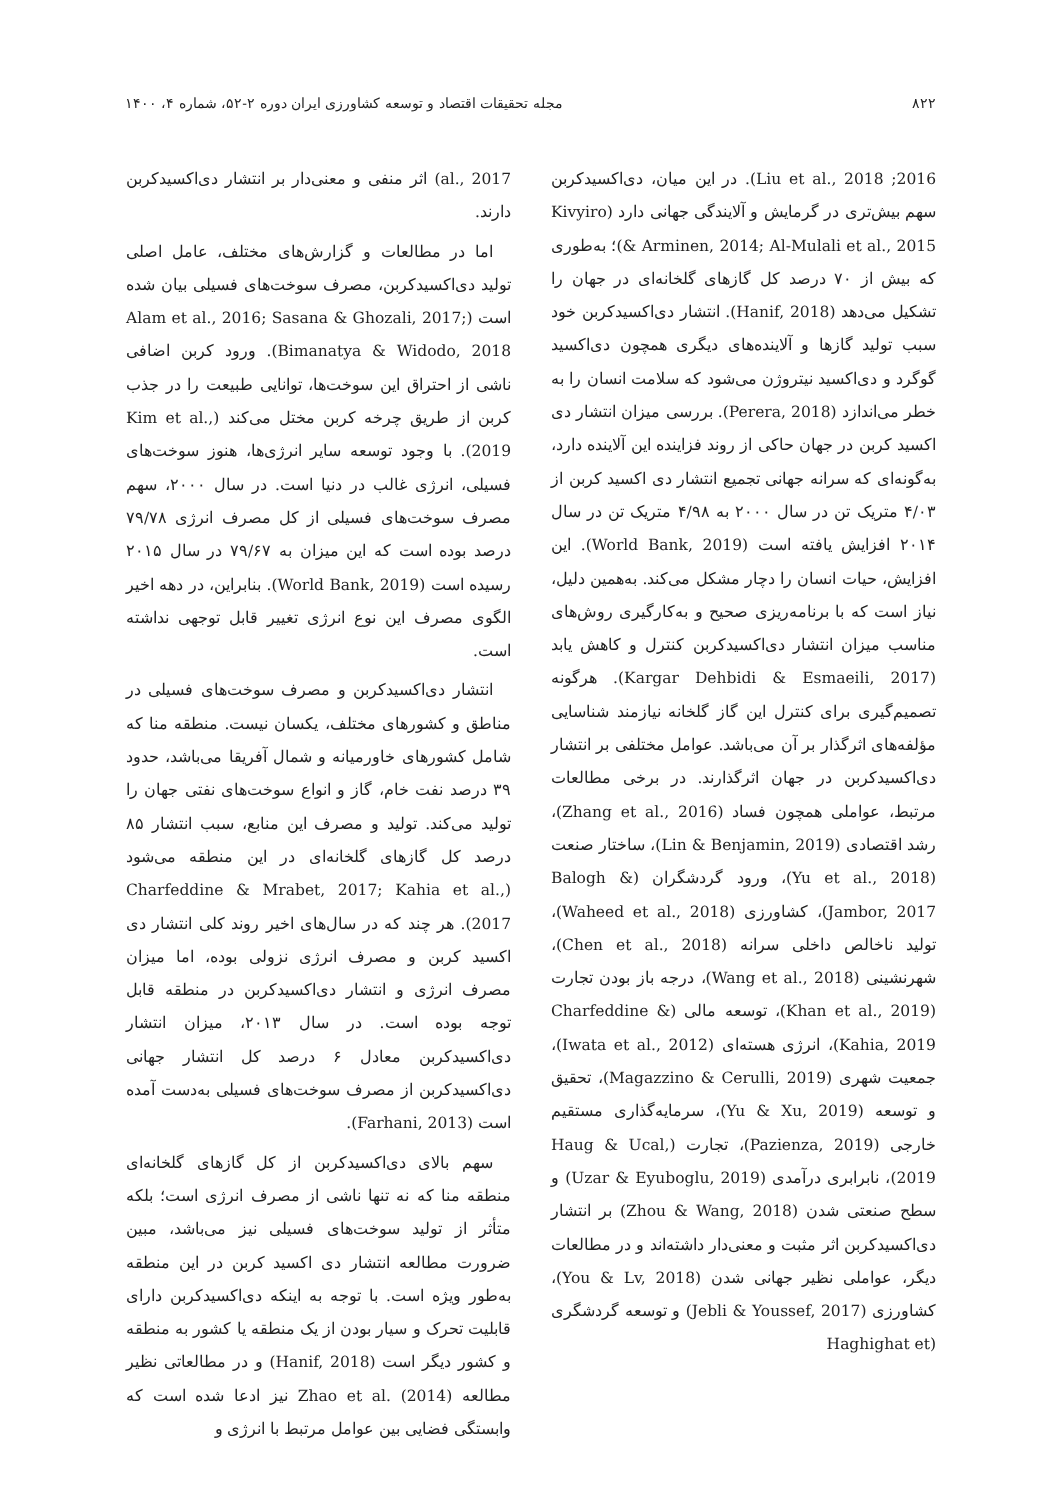۸۲۲ مجله تحقیقات اقتصاد و توسعه کشاورزی ایران دوره ۲-۵۲، شماره ۴، ۱۴۰۰
2016; Liu et al., 2018). در این میان، دی‌اکسیدکربن سهم بیش‌تری در گرمایش و آلایندگی جهانی دارد (Kivyiro & Arminen, 2014; Al-Mulali et al., 2015)؛ به‌طوری که بیش از ۷۰ درصد کل گازهای گلخانه‌ای در جهان را تشکیل می‌دهد (Hanif, 2018). انتشار دی‌اکسیدکربن خود سبب تولید گازها و آلاینده‌های دیگری همچون دی‌اکسید گوگرد و دی‌اکسید نیتروژن می‌شود که سلامت انسان را به خطر می‌اندازد (Perera, 2018). بررسی میزان انتشار دی اکسید کربن در جهان حاکی از روند فزاینده این آلاینده دارد، به‌گونه‌ای که سرانه جهانی تجمیع انتشار دی اکسید کربن از ۴/۰۳ متریک تن در سال ۲۰۰۰ به ۴/۹۸ متریک تن در سال ۲۰۱۴ افزایش یافته است (World Bank, 2019). این افزایش، حیات انسان را دچار مشکل می‌کند. به‌همین دلیل، نیاز است که با برنامه‌ریزی صحیح و به‌کارگیری روش‌های مناسب میزان انتشار دی‌اکسیدکربن کنترل و کاهش یابد (Kargar Dehbidi & Esmaeili, 2017). هرگونه تصمیم‌گیری برای کنترل این گاز گلخانه نیازمند شناسایی مؤلفه‌های اثرگذار بر آن می‌باشد. عوامل مختلفی بر انتشار دی‌اکسیدکربن در جهان اثرگذارند. در برخی مطالعات مرتبط، عواملی همچون فساد (Zhang et al., 2016)، رشد اقتصادی (Lin & Benjamin, 2019)، ساختار صنعت (Yu et al., 2018)، ورود گردشگران (Balogh & Jambor, 2017)، کشاورزی (Waheed et al., 2018)، تولید ناخالص داخلی سرانه (Chen et al., 2018)، شهرنشینی (Wang et al., 2018)، درجه باز بودن تجارت (Khan et al., 2019)، توسعه مالی (Charfeddine & Kahia, 2019)، انرژی هسته‌ای (Iwata et al., 2012)، جمعیت شهری (Magazzino & Cerulli, 2019)، تحقیق و توسعه (Yu & Xu, 2019)، سرمایه‌گذاری مستقیم خارجی (Pazienza, 2019)، تجارت (Haug & Ucal, 2019)، نابرابری درآمدی (Uzar & Eyuboglu, 2019) و سطح صنعتی شدن (Zhou & Wang, 2018) بر انتشار دی‌اکسیدکربن اثر مثبت و معنی‌دار داشته‌اند و در مطالعات دیگر، عواملی نظیر جهانی شدن (You & Lv, 2018)، کشاورزی (Jebli & Youssef, 2017) و توسعه گردشگری (Haghighat et
al., 2017) اثر منفی و معنی‌دار بر انتشار دی‌اکسیدکربن دارند.
اما در مطالعات و گزارش‌های مختلف، عامل اصلی تولید دی‌اکسیدکربن، مصرف سوخت‌های فسیلی بیان شده است (Alam et al., 2016; Sasana & Ghozali, 2017; Bimanatya & Widodo, 2018). ورود کربن اضافی ناشی از احتراق این سوخت‌ها، توانایی طبیعت را در جذب کربن از طریق چرخه کربن مختل می‌کند (Kim et al., 2019). با وجود توسعه سایر انرژی‌ها، هنوز سوخت‌های فسیلی، انرژی غالب در دنیا است. در سال ۲۰۰۰، سهم مصرف سوخت‌های فسیلی از کل مصرف انرژی ۷۹/۷۸ درصد بوده است که این میزان به ۷۹/۶۷ در سال ۲۰۱۵ رسیده است (World Bank, 2019). بنابراین، در دهه اخیر الگوی مصرف این نوع انرژی تغییر قابل توجهی نداشته است.
انتشار دی‌اکسیدکربن و مصرف سوخت‌های فسیلی در مناطق و کشورهای مختلف، یکسان نیست. منطقه منا که شامل کشورهای خاورمیانه و شمال آفریقا می‌باشد، حدود ۳۹ درصد نفت خام، گاز و انواع سوخت‌های نفتی جهان را تولید می‌کند. تولید و مصرف این منابع، سبب انتشار ۸۵ درصد کل گازهای گلخانه‌ای در این منطقه می‌شود (Charfeddine & Mrabet, 2017; Kahia et al., 2017). هر چند که در سال‌های اخیر روند کلی انتشار دی اکسید کربن و مصرف انرژی نزولی بوده، اما میزان مصرف انرژی و انتشار دی‌اکسیدکربن در منطقه قابل توجه بوده است. در سال ۲۰۱۳، میزان انتشار دی‌اکسیدکربن معادل ۶ درصد کل انتشار جهانی دی‌اکسیدکربن از مصرف سوخت‌های فسیلی به‌دست آمده است (Farhani, 2013).
سهم بالای دی‌اکسیدکربن از کل گازهای گلخانه‌ای منطقه منا که نه تنها ناشی از مصرف انرژی است؛ بلکه متأثر از تولید سوخت‌های فسیلی نیز می‌باشد، مبین ضرورت مطالعه انتشار دی اکسید کربن در این منطقه به‌طور ویژه است. با توجه به اینکه دی‌اکسیدکربن دارای قابلیت تحرک و سیار بودن از یک منطقه یا کشور به منطقه و کشور دیگر است (Hanif, 2018) و در مطالعاتی نظیر مطالعه Zhao et al. (2014) نیز ادعا شده است که وابستگی فضایی بین عوامل مرتبط با انرژی و